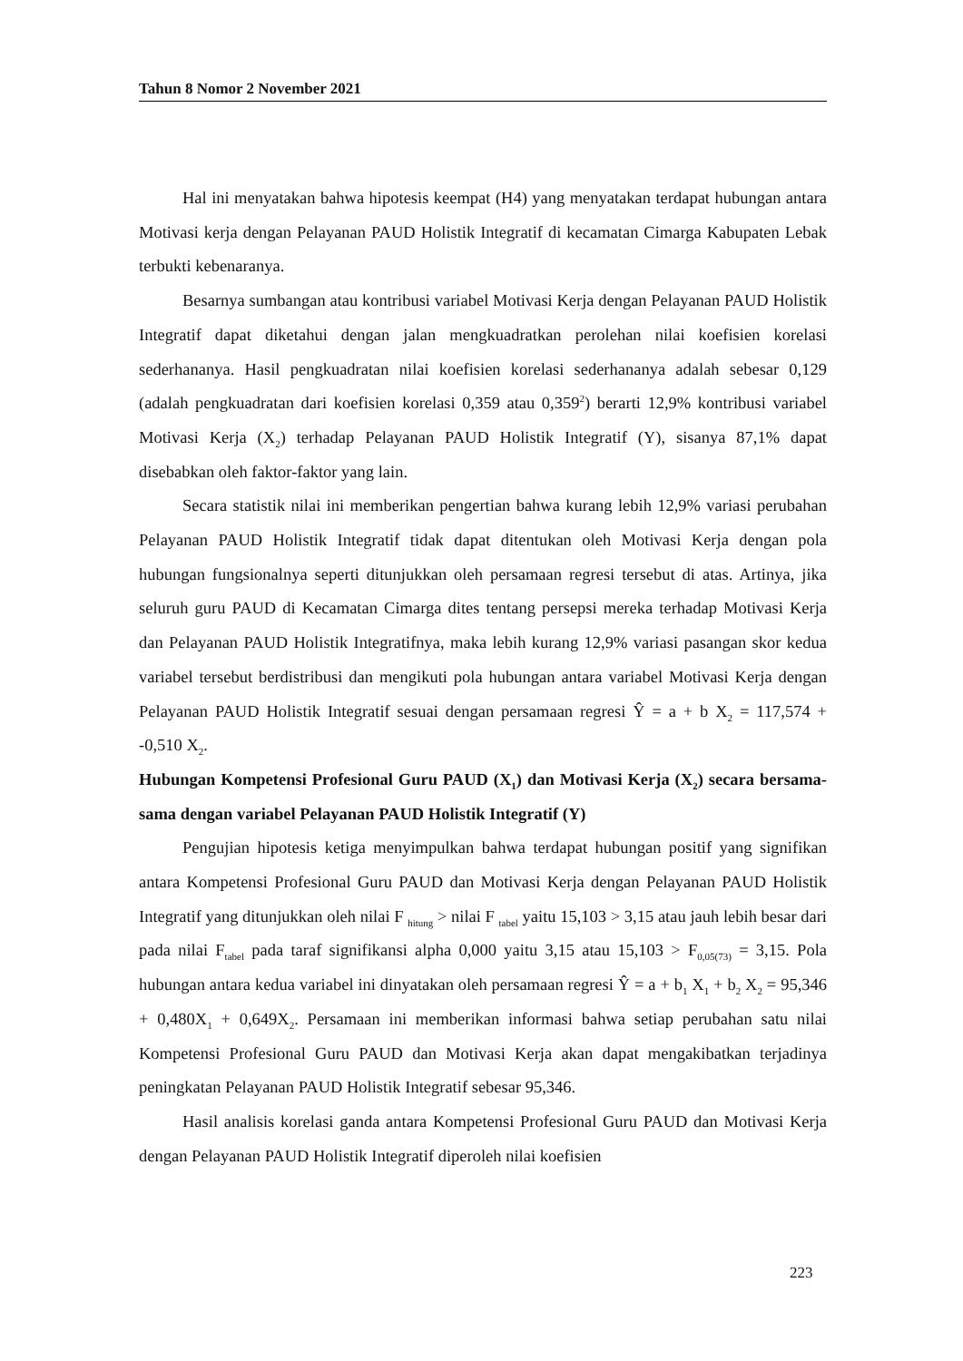Tahun 8 Nomor 2 November 2021
Hal ini menyatakan bahwa hipotesis keempat (H4) yang menyatakan terdapat hubungan antara Motivasi kerja dengan Pelayanan PAUD Holistik Integratif di kecamatan Cimarga Kabupaten Lebak terbukti kebenaranya.
Besarnya sumbangan atau kontribusi variabel Motivasi Kerja dengan Pelayanan PAUD Holistik Integratif dapat diketahui dengan jalan mengkuadratkan perolehan nilai koefisien korelasi sederhananya. Hasil pengkuadratan nilai koefisien korelasi sederhananya adalah sebesar 0,129 (adalah pengkuadratan dari koefisien korelasi 0,359 atau 0,359<sup>2</sup>) berarti 12,9% kontribusi variabel Motivasi Kerja (X<sub>2</sub>) terhadap Pelayanan PAUD Holistik Integratif (Y), sisanya 87,1% dapat disebabkan oleh faktor-faktor yang lain.
Secara statistik nilai ini memberikan pengertian bahwa kurang lebih 12,9% variasi perubahan Pelayanan PAUD Holistik Integratif tidak dapat ditentukan oleh Motivasi Kerja dengan pola hubungan fungsionalnya seperti ditunjukkan oleh persamaan regresi tersebut di atas. Artinya, jika seluruh guru PAUD di Kecamatan Cimarga dites tentang persepsi mereka terhadap Motivasi Kerja dan Pelayanan PAUD Holistik Integratifnya, maka lebih kurang 12,9% variasi pasangan skor kedua variabel tersebut berdistribusi dan mengikuti pola hubungan antara variabel Motivasi Kerja dengan Pelayanan PAUD Holistik Integratif sesuai dengan persamaan regresi Ŷ = a + b X<sub>2</sub> = 117,574 + -0,510 X<sub>2</sub>.
Hubungan Kompetensi Profesional Guru PAUD (X<sub>1</sub>) dan Motivasi Kerja (X<sub>2</sub>) secara bersama-sama dengan variabel Pelayanan PAUD Holistik Integratif (Y)
Pengujian hipotesis ketiga menyimpulkan bahwa terdapat hubungan positif yang signifikan antara Kompetensi Profesional Guru PAUD dan Motivasi Kerja dengan Pelayanan PAUD Holistik Integratif yang ditunjukkan oleh nilai F <sub>hitung</sub> > nilai F <sub>tabel</sub> yaitu 15,103 > 3,15 atau jauh lebih besar dari pada nilai F<sub>tabel</sub> pada taraf signifikansi alpha 0,000 yaitu 3,15 atau 15,103 > F<sub>0,05(73)</sub> = 3,15. Pola hubungan antara kedua variabel ini dinyatakan oleh persamaan regresi Ŷ = a + b<sub>1</sub> X<sub>1</sub> + b<sub>2</sub> X<sub>2</sub> = 95,346 + 0,480X<sub>1</sub> + 0,649X<sub>2</sub>. Persamaan ini memberikan informasi bahwa setiap perubahan satu nilai Kompetensi Profesional Guru PAUD dan Motivasi Kerja akan dapat mengakibatkan terjadinya peningkatan Pelayanan PAUD Holistik Integratif sebesar 95,346.
Hasil analisis korelasi ganda antara Kompetensi Profesional Guru PAUD dan Motivasi Kerja dengan Pelayanan PAUD Holistik Integratif diperoleh nilai koefisien
223